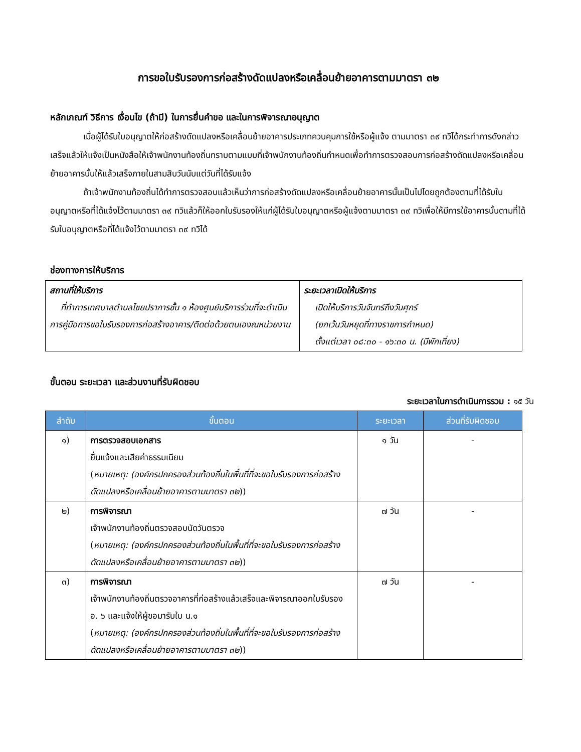การขอใบรับรองการก่อสร้างดัดแปลงหรือเคลื่อนย้ายอาคารตามมาตรา ๓๒
หลักเกณฑ์ วิธีการ เงื่อนไข (ถ้ามี) ในการยื่นคำขอ และในการพิจารณาอนุญาต
เมื่อผู้ได้รับใบอนุญาตให้ก่อสร้างดัดแปลงหรือเคลื่อนย้ายอาคารประเภทควบคุมการใช้หรือผู้แจ้ง ตามมาตรา ๓๙ ทวิได้กระทำการดังกล่าวเสร็จแล้วให้แจ้งเป็นหนังสือให้เจ้าพนักงานท้องถิ่นทราบตามแบบที่เจ้าพนักงานท้องถิ่นกำหนดเพื่อทำการตรวจสอบการก่อสร้างดัดแปลงหรือเคลื่อนย้ายอาคารนั้นให้แล้วเสร็จภายในสามสิบวันนับแต่วันที่ได้รับแจ้ง
ถ้าเจ้าพนักงานท้องถิ่นได้ทำการตรวจสอบแล้วเห็นว่าการก่อสร้างดัดแปลงหรือเคลื่อนย้ายอาคารนั้นเป็นไปโดยถูกต้องตามที่ได้รับใบอนุญาตหรือที่ได้แจ้งไว้ตามมาตรา ๓๙ ทวิแล้วก็ให้ออกใบรับรองให้แก่ผู้ได้รับใบอนุญาตหรือผู้แจ้งตามมาตรา ๓๙ ทวิเพื่อให้มีการใช้อาคารนั้นตามที่ได้รับใบอนุญาตหรือที่ได้แจ้งไว้ตามมาตรา ๓๙ ทวิได้
ช่องทางการให้บริการ
| สถานที่ให้บริการ ที่ทำการเทศบาลตำบลไชยปราการชั้น ๑ ห้องศูนย์บริการร่วมที่จะดำเนินการคู่มือการขอใบรับรองการก่อสร้างอาคาร/ติดต่อด้วยตนเองณหน่วยงาน | ระยะเวลาเปิดให้บริการ เปิดให้บริการวันจันทร์ถึงวันศุกร์ (ยกเว้นวันหยุดที่ทางราชการกำหนด) ตั้งแต่เวลา ๐๘:๓๐ - ๑๖:๓๐ น. (มีพักเที่ยง) |
ขั้นตอน ระยะเวลา และส่วนงานที่รับผิดชอบ
ระยะเวลาในการดำเนินการรวม : ๑๕ วัน
| ลำดับ | ขั้นตอน | ระยะเวลา | ส่วนที่รับผิดชอบ |
| --- | --- | --- | --- |
| ๑) | การตรวจสอบเอกสาร ยื่นแจ้งและเสียค่าธรรมเนียม ( หมายเหตุ: (องค์กรปกครองส่วนท้องถิ่นในพื้นที่ที่จะขอใบรับรองการก่อสร้างดัดแปลงหรือเคลื่อนย้ายอาคารตามมาตรา ๓๒ )) | ๑ วัน | - |
| ๒) | การพิจารณา เจ้าพนักงานท้องถิ่นตรวจสอบนัดวันตรวจ ( หมายเหตุ: (องค์กรปกครองส่วนท้องถิ่นในพื้นที่ที่จะขอใบรับรองการก่อสร้างดัดแปลงหรือเคลื่อนย้ายอาคารตามมาตรา ๓๒ )) | ๗ วัน | - |
| ๓) | การพิจารณา เจ้าพนักงานท้องถิ่นตรวจอาคารที่ก่อสร้างแล้วเสร็จและพิจารณาออกใบรับรอง อ. ๖ และแจ้งให้ผู้ขอมารับใบ น.๑ ( หมายเหตุ: (องค์กรปกครองส่วนท้องถิ่นในพื้นที่ที่จะขอใบรับรองการก่อสร้างดัดแปลงหรือเคลื่อนย้ายอาคารตามมาตรา ๓๒ )) | ๗ วัน | - |